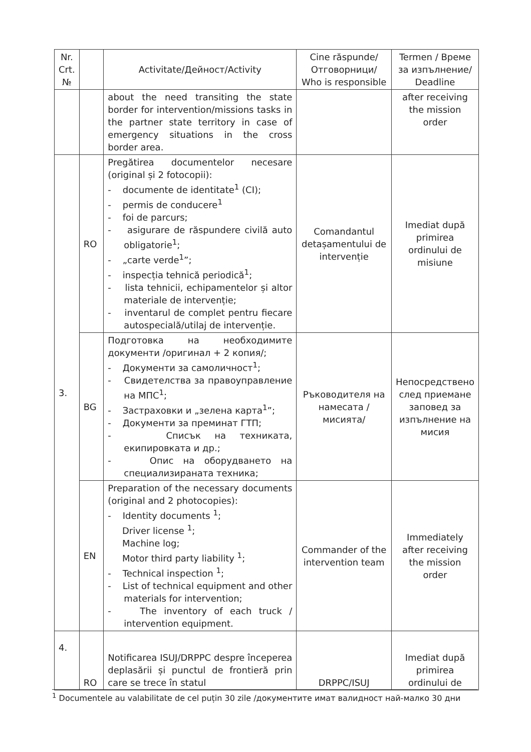| Nr. Crt. № | | Activitate/Дейност/Activity | Cine răspunde/ Отговорници/ Who is responsible | Termen / Време за изпълнение/ Deadline |
| --- | --- | --- | --- | --- |
| | | about the need transiting the state border for intervention/missions tasks in the partner state territory in case of emergency situations in the cross border area. | | after receiving the mission order |
| 3. | RO | Pregătirea documentelor necesare (original și 2 fotocopii): - documente de identitate<sup>1</sup> (CI); - permis de conducere<sup>1</sup> - foi de parcurs; - asigurare de răspundere civilă auto obligatorie<sup>1</sup>; - „carte verde<sup>1</sup>”; - inspecția tehnică periodică<sup>1</sup>; - lista tehnicii, echipamentelor și altor materiale de intervenție; - inventarul de complet pentru fiecare autospecială/utilaj de intervenție. | Comandantul detașamentului de intervenție | Imediat după primirea ordinului de misiune |
| | BG | Подготовка на необходимите документи /оригинал + 2 копия/; - Документи за самоличност<sup>1</sup>; - Свидетелства за правоуправление на МПС<sup>1</sup>; - Застраховки и „зелена карта<sup>1</sup>”; - Документи за преминат ГТП; - Списък на техниката, екипировката и др.; - Опис на оборудването на специализираната техника; | Ръководителя на намесата /мисията/ | Непосредствено след приемане заповед за изпълнение на мисия |
| | EN | Preparation of the necessary documents (original and 2 photocopies): - Identity documents <sup>1</sup>; Driver license <sup>1</sup>; Machine log; Motor third party liability <sup>1</sup>; - Technical inspection <sup>1</sup>; - List of technical equipment and other materials for intervention; - The inventory of each truck / intervention equipment. | Commander of the intervention team | Immediately after receiving the mission order |
| 4. | RO | Notificarea ISUJ/DRPPC despre începerea deplasării și punctul de frontieră prin care se trece în statul | DRPPC/ISUJ | Imediat după primirea ordinului de |
<sup>1</sup> Documentele au valabilitate de cel puțin 30 zile /документите имат валидност най-малко 30 дни